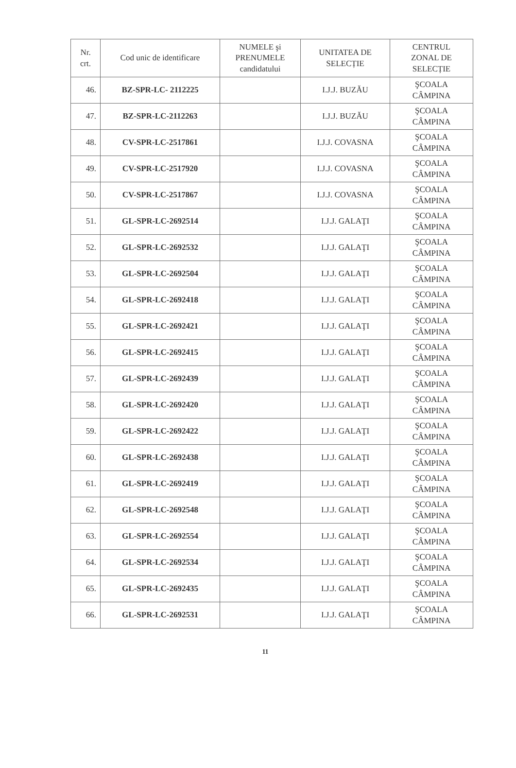| Nr. crt. | Cod unic de identificare | NUMELE şi PRENUMELE candidatului | UNITATEA DE SELECȚIE | CENTRUL ZONAL DE SELECȚIE |
| --- | --- | --- | --- | --- |
| 46. | BZ-SPR-LC- 2112225 | | I.J.J. BUZĂU | ŞCOALA CÂMPINA |
| 47. | BZ-SPR-LC-2112263 | | I.J.J. BUZĂU | ŞCOALA CÂMPINA |
| 48. | CV-SPR-LC-2517861 | | I.J.J. COVASNA | ŞCOALA CÂMPINA |
| 49. | CV-SPR-LC-2517920 | | I.J.J. COVASNA | ŞCOALA CÂMPINA |
| 50. | CV-SPR-LC-2517867 | | I.J.J. COVASNA | ŞCOALA CÂMPINA |
| 51. | GL-SPR-LC-2692514 | | I.J.J. GALAŢI | ŞCOALA CÂMPINA |
| 52. | GL-SPR-LC-2692532 | | I.J.J. GALAŢI | ŞCOALA CÂMPINA |
| 53. | GL-SPR-LC-2692504 | | I.J.J. GALAŢI | ŞCOALA CÂMPINA |
| 54. | GL-SPR-LC-2692418 | | I.J.J. GALAŢI | ŞCOALA CÂMPINA |
| 55. | GL-SPR-LC-2692421 | | I.J.J. GALAŢI | ŞCOALA CÂMPINA |
| 56. | GL-SPR-LC-2692415 | | I.J.J. GALAŢI | ŞCOALA CÂMPINA |
| 57. | GL-SPR-LC-2692439 | | I.J.J. GALAŢI | ŞCOALA CÂMPINA |
| 58. | GL-SPR-LC-2692420 | | I.J.J. GALAŢI | ŞCOALA CÂMPINA |
| 59. | GL-SPR-LC-2692422 | | I.J.J. GALAŢI | ŞCOALA CÂMPINA |
| 60. | GL-SPR-LC-2692438 | | I.J.J. GALAŢI | ŞCOALA CÂMPINA |
| 61. | GL-SPR-LC-2692419 | | I.J.J. GALAŢI | ŞCOALA CÂMPINA |
| 62. | GL-SPR-LC-2692548 | | I.J.J. GALAŢI | ŞCOALA CÂMPINA |
| 63. | GL-SPR-LC-2692554 | | I.J.J. GALAŢI | ŞCOALA CÂMPINA |
| 64. | GL-SPR-LC-2692534 | | I.J.J. GALAŢI | ŞCOALA CÂMPINA |
| 65. | GL-SPR-LC-2692435 | | I.J.J. GALAŢI | ŞCOALA CÂMPINA |
| 66. | GL-SPR-LC-2692531 | | I.J.J. GALAŢI | ŞCOALA CÂMPINA |
11